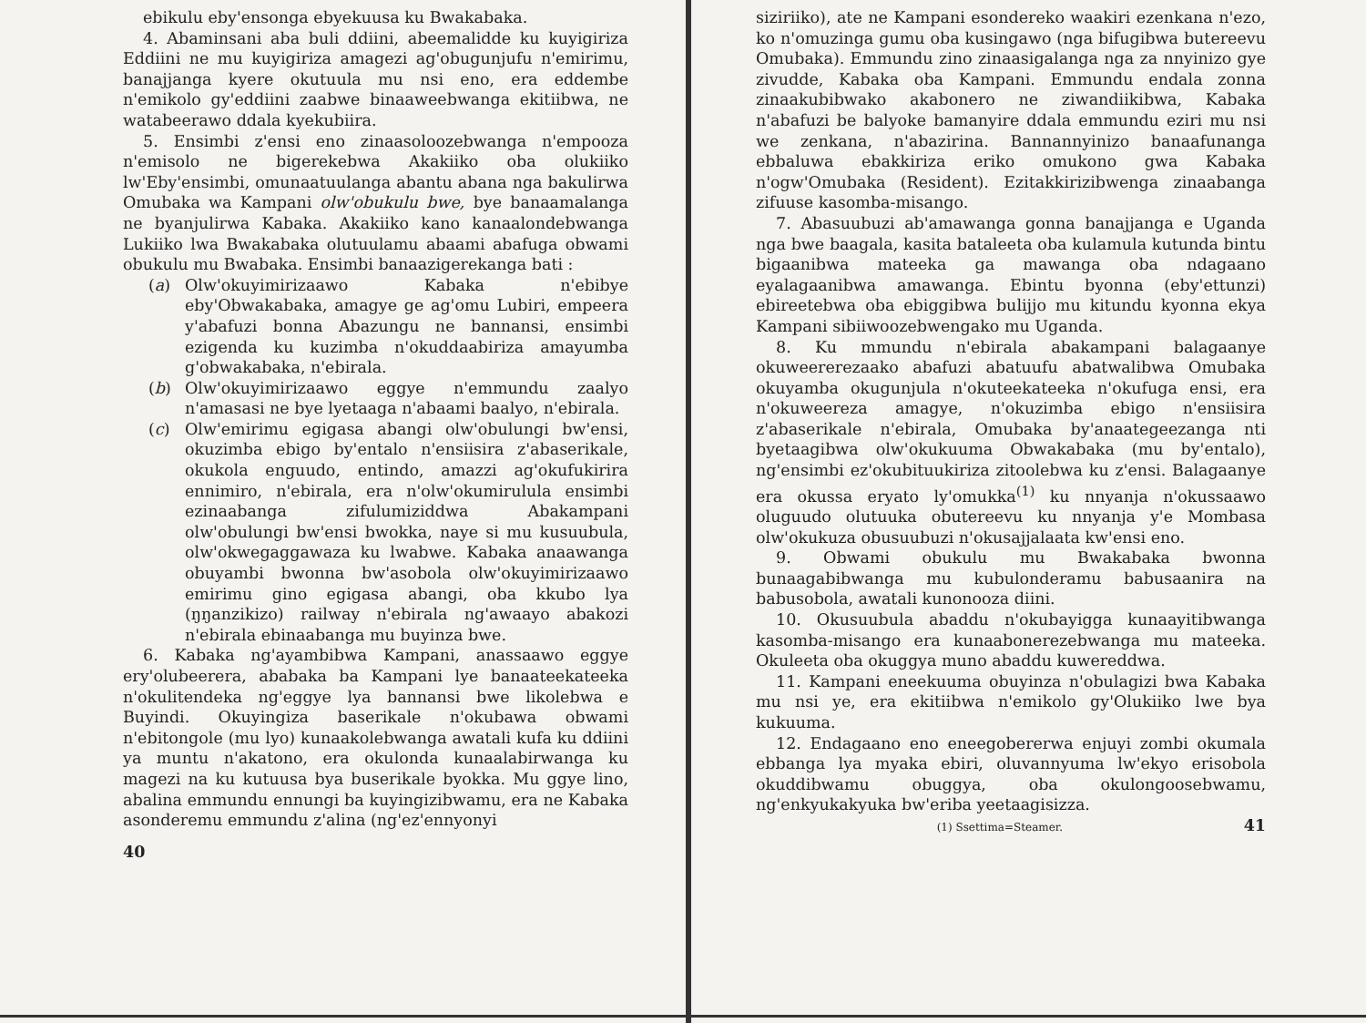ebikulu eby'ensonga ebyekuusa ku Bwakabaka.
4. Abaminsani aba buli ddiini, abeemalidde ku kuyigiriza Eddiini ne mu kuyigiriza amagezi ag'obugunjufu n'emirimu, banajjanga kyere okutuula mu nsi eno, era eddembe n'emikolo gy'eddiini zaabwe binaaweebwanga ekitiibwa, ne watabeerawo ddala kyekubiira.
5. Ensimbi z'ensi eno zinaasoloozebwanga n'empooza n'emisolo ne bigerekebwa Akakiiko oba olukiiko lw'Eby'ensimbi, omunaatuulanga abantu abana nga bakulirwa Omubaka wa Kampani olw'obukulu bwe, bye banaamalanga ne byanjulirwa Kabaka. Akakiiko kano kanaalondebwanga Lukiiko lwa Bwakabaka olutuulamu abaami abafuga obwami obukulu mu Bwabaka. Ensimbi banaazigerekanga bati :
(a) Olw'okuyimirizaawo Kabaka n'ebibye eby'Obwakabaka, amagye ge ag'omu Lubiri, empeera y'abafuzi bonna Abazungu ne bannansi, ensimbi ezigenda ku kuzimba n'okuddaabiriza amayumba g'obwakabaka, n'ebirala.
(b) Olw'okuyimirizaawo eggye n'emmundu zaalyo n'amasasi ne bye lyetaaga n'abaami baalyo, n'ebirala.
(c) Olw'emirimu egigasa abangi olw'obulungi bw'ensi, okuzimba ebigo by'entalo n'ensiisira z'abaserikale, okukola enguudo, entindo, amazzi ag'okufukirira ennimiro, n'ebirala, era n'olw'okumirulula ensimbi ezinaabanga zifulumiziddwa Abakampani olw'obulungi bw'ensi bwokka, naye si mu kusuubula, olw'okwegaggawaza ku lwabwe. Kabaka anaawanga obuyambi bwonna bw'asobola olw'okuyimirizaawo emirimu gino egigasa abangi, oba kkubo lya (ŋŋanzikizo) railway n'ebirala ng'awaayo abakozi n'ebirala ebinaabanga mu buyinza bwe.
6. Kabaka ng'ayambibwa Kampani, anassaawo eggye ery'olubeerera, ababaka ba Kampani lye banaateekateeka n'okulitendeka ng'eggye lya bannansi bwe likolebwa e Buyindi. Okuyingiza baserikale n'okubawa obwami n'ebitongole (mu lyo) kunaakolebwanga awatali kufa ku ddiini ya muntu n'akatono, era okulonda kunaalabirwanga ku magezi na ku kutuusa bya buserikale byokka. Mu ggye lino, abalina emmundu ennungi ba kuyingizibwamu, era ne Kabaka asonderemu emmundu z'alina (ng'ez'ennyonyi
40
siziriiko), ate ne Kampani esondereko waakiri ezenkana n'ezo, ko n'omuzinga gumu oba kusingawo (nga bifugibwa butereevu Omubaka). Emmundu zino zinaasigalanga nga za nnyinizo gye zivudde, Kabaka oba Kampani. Emmundu endala zonna zinaakubibwako akabonero ne ziwandiikibwa, Kabaka n'abafuzi be balyoke bamanyire ddala emmundu eziri mu nsi we zenkana, n'abazirina. Bannannyinizo banaafunanga ebbaluwa ebakkiriza eriko omukono gwa Kabaka n'ogw'Omubaka (Resident). Ezitakkirizibwenga zinaabanga zifuuse kasomba-misango.
7. Abasuubuzi ab'amawanga gonna banajjanga e Uganda nga bwe baagala, kasita bataleeta oba kulamula kutunda bintu bigaanibwa mateeka ga mawanga oba ndagaano eyalagaanibwa amawanga. Ebintu byonna (eby'ettunzi) ebireetebwa oba ebiggibwa bulijjo mu kitundu kyonna ekya Kampani sibiiwoozebwengako mu Uganda.
8. Ku mmundu n'ebirala abakampani balagaanye okuweererezaako abafuzi abatuufu abatwalibwa Omubaka okuyamba okugunjula n'okuteekateeka n'okufuga ensi, era n'okuweereza amagye, n'okuzimba ebigo n'ensiisira z'abaserikale n'ebirala, Omubaka by'anaategeezanga nti byetaagibwa olw'okukuuma Obwakabaka (mu by'entalo), ng'ensimbi ez'okubituukiriza zitoolebwa ku z'ensi. Balagaanye era okussa eryato ly'omukka<sup>(1)</sup> ku nnyanja n'okussaawo oluguudo olutuuka obutereevu ku nnyanja y'e Mombasa olw'okukuza obusuubuzi n'okusajjalaata kw'ensi eno.
9. Obwami obukulu mu Bwakabaka bwonna bunaagabibwanga mu kubulonderamu babusaanira na babusobola, awatali kunonooza diini.
10. Okusuubula abaddu n'okubayigga kunaayitibwanga kasomba-misango era kunaabonerezebwanga mu mateeka. Okuleeta oba okuggya muno abaddu kuwereddwa.
11. Kampani eneekuuma obuyinza n'obulagizi bwa Kabaka mu nsi ye, era ekitiibwa n'emikolo gy'Olukiiko lwe bya kukuuma.
12. Endagaano eno eneegobererwa enjuyi zombi okumala ebbanga lya myaka ebiri, oluvannyuma lw'ekyo erisobola okuddibwamu obuggya, oba okulongoosebwamu, ng'enkyukakyuka bw'eriba yeetaagisizza.
(1) Ssettima=Steamer.
41